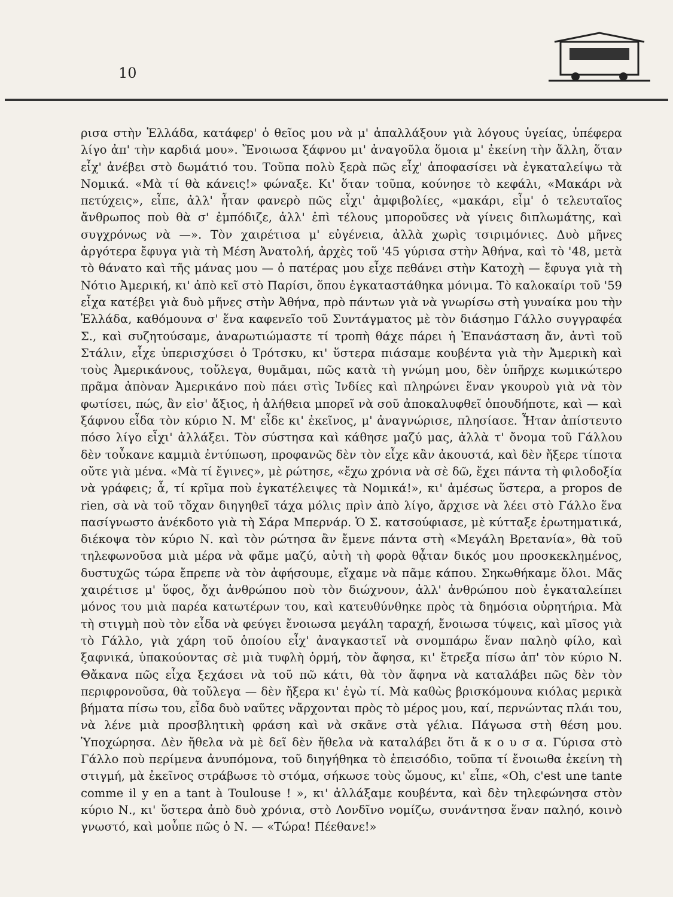10
ρισα στὴν Ἑλλάδα, κατάφερ' ὁ θεῖος μου νὰ μ' ἀπαλλάξουν γιὰ λόγους ὑγείας, ὑπέφερα λίγο ἀπ' τὴν καρδιά μου». Ἔνοιωσα ξάφνου μι' ἀναγοῦλα ὅμοια μ' ἐκείνη τὴν ἄλλη, ὅταν εἶχ' ἀνέβει στὸ δωμάτιό του. Τοῦπα πολὺ ξερὰ πῶς εἶχ' ἀποφασίσει νὰ ἐγκαταλείψω τὰ Νομικά. «Μὰ τί θὰ κάνεις!» φώναξε. Κι' ὅταν τοῦπα, κούνησε τὸ κεφάλι, «Μακάρι νὰ πετύχεις», εἶπε, ἀλλ' ἦταν φανερὸ πῶς εἶχι' ἀμφιβολίες, «μακάρι, εἶμ' ὁ τελευταῖος ἄνθρωπος ποὺ θὰ σ' ἐμπόδιζε, ἀλλ' ἐπὶ τέλους μποροῦσες νὰ γίνεις διπλωμάτης, καὶ συγχρόνως νὰ —». Τὸν χαιρέτισα μ' εὐγένεια, ἀλλὰ χωρὶς τσιριμόνιες. Δυὸ μῆνες ἀργότερα ἔφυγα γιὰ τὴ Μέση Ἀνατολή, ἀρχὲς τοῦ '45 γύρισα στὴν Ἀθήνα, καὶ τὸ '48, μετὰ τὸ θάνατο καὶ τῆς μάνας μου — ὁ πατέρας μου εἶχε πεθάνει στὴν Κατοχὴ — ἔφυγα γιὰ τὴ Νότιο Ἀμερική, κι' ἀπὸ κεῖ στὸ Παρίσι, ὅπου ἐγκαταστάθηκα μόνιμα. Τὸ καλοκαίρι τοῦ '59 εἶχα κατέβει γιὰ δυὸ μῆνες στὴν Ἀθήνα, πρὸ πάντων γιὰ νὰ γνωρίσω στὴ γυναίκα μου τὴν Ἑλλάδα, καθόμουνα σ' ἕνα καφενεῖο τοῦ Συντάγματος μὲ τὸν διάσημο Γάλλο συγγραφέα Σ., καὶ συζητούσαμε, ἀναρωτιώμαστε τί τροπὴ θάχε πάρει ἡ Ἐπανάσταση ἄν, ἀντὶ τοῦ Στάλιν, εἶχε ὑπερισχύσει ὁ Τρότσκυ, κι' ὕστερα πιάσαμε κουβέντα γιὰ τὴν Ἀμερικὴ καὶ τοὺς Ἀμερικάνους, τοὔλεγα, θυμᾶμαι, πῶς κατὰ τὴ γνώμη μου, δὲν ὑπῆρχε κωμικώτερο πρᾶμα ἀπὸναν Ἀμερικάνο ποὺ πάει στὶς Ἰνδίες καὶ πληρώνει ἕναν γκουροὺ γιὰ νὰ τὸν φωτίσει, πώς, ἂν εἰσ' ἄξιος, ἡ ἀλήθεια μπορεῖ νὰ σοῦ ἀποκαλυφθεῖ ὁπουδήποτε, καὶ — καὶ ξάφνου εἶδα τὸν κύριο Ν. Μ' εἶδε κι' ἐκεῖνος, μ' ἀναγνώρισε, πλησίασε. Ἦταν ἀπίστευτο πόσο λίγο εἶχι' ἀλλάξει. Τὸν σύστησα καὶ κάθησε μαζύ μας, ἀλλὰ τ' ὄνομα τοῦ Γάλλου δὲν τοὖκανε καμμιὰ ἐντύπωση, προφανῶς δὲν τὸν εἶχε κἂν ἀκουστά, καὶ δὲν ἤξερε τίποτα οὔτε γιὰ μένα. «Μὰ τί ἔγινες», μὲ ρώτησε, «ἔχω χρόνια νὰ σὲ δῶ, ἔχει πάντα τὴ φιλοδοξία νὰ γράφεις; ἆ, τί κρῖμα ποὺ ἐγκατέλειψες τὰ Νομικά!», κι' ἀμέσως ὕστερα, a propos de rien, σὰ νὰ τοῦ τὄχαν διηγηθεῖ τάχα μόλις πρὶν ἀπὸ λίγο, ἄρχισε νὰ λέει στὸ Γάλλο ἕνα πασίγνωστο ἀνέκδοτο γιὰ τὴ Σάρα Μπερνάρ. Ὁ Σ. κατσούφιασε, μὲ κύτταξε ἐρωτηματικά, διέκοψα τὸν κύριο Ν. καὶ τὸν ρώτησα ἂν ἔμενε πάντα στὴ «Μεγάλη Βρετανία», θὰ τοῦ τηλεφωνοῦσα μιὰ μέρα νὰ φᾶμε μαζύ, αὐτὴ τὴ φορὰ θᾆταν δικός μου προσκεκλημένος, δυστυχῶς τώρα ἔπρεπε νὰ τὸν ἀφήσουμε, εἴχαμε νὰ πᾶμε κάπου. Σηκωθήκαμε ὅλοι. Μᾶς χαιρέτισε μ' ὕφος, ὄχι ἀνθρώπου ποὺ τὸν διώχνουν, ἀλλ' ἀνθρώπου ποὺ ἐγκαταλείπει μόνος του μιὰ παρέα κατωτέρων του, καὶ κατευθύνθηκε πρὸς τὰ δημόσια οὐρητήρια. Μὰ τὴ στιγμὴ ποὺ τὸν εἶδα νὰ φεύγει ἔνοιωσα μεγάλη ταραχή, ἔνοιωσα τύψεις, καὶ μῖσος γιὰ τὸ Γάλλο, γιὰ χάρη τοῦ ὁποίου εἶχ' ἀναγκαστεῖ νὰ σνομπάρω ἕναν παληὸ φίλο, καὶ ξαφνικά, ὑπακούοντας σὲ μιὰ τυφλὴ ὁρμή, τὸν ἄφησα, κι' ἔτρεξα πίσω ἀπ' τὸν κύριο Ν. Θἄκανα πῶς εἶχα ξεχάσει νὰ τοῦ πῶ κάτι, θὰ τὸν ἄφηνα νὰ καταλάβει πῶς δὲν τὸν περιφρονοῦσα, θὰ τοὔλεγα — δὲν ἤξερα κι' ἐγὼ τί. Μὰ καθὼς βρισκόμουνα κιόλας μερικὰ βήματα πίσω του, εἶδα δυὸ ναῦτες νἄρχονται πρὸς τὸ μέρος μου, καί, περνώντας πλάι του, νὰ λένε μιὰ προσβλητικὴ φράση καὶ νὰ σκᾶνε στὰ γέλια. Πάγωσα στὴ θέση μου. Ὑποχώρησα. Δὲν ἤθελα νὰ μὲ δεῖ δὲν ἤθελα νὰ καταλάβει ὅτι ἄ κ ο υ σ α. Γύρισα στὸ Γάλλο ποὺ περίμενα ἀνυπόμονα, τοῦ διηγήθηκα τὸ ἐπεισόδιο, τοῦπα τί ἔνοιωθα ἐκείνη τὴ στιγμή, μὰ ἐκεῖνος στράβωσε τὸ στόμα, σήκωσε τοὺς ὤμους, κι' εἶπε, «Oh, c'est une tante comme il y en a tant à Toulouse ! », κι' ἀλλάξαμε κουβέντα, καὶ δὲν τηλεφώνησα στὸν κύριο Ν., κι' ὕστερα ἀπὸ δυὸ χρόνια, στὸ Λονδῖνο νομίζω, συνάντησα ἕναν παληό, κοινὸ γνωστό, καὶ μοὖπε πῶς ὁ Ν. — «Τώρα! Πέεθανε!»